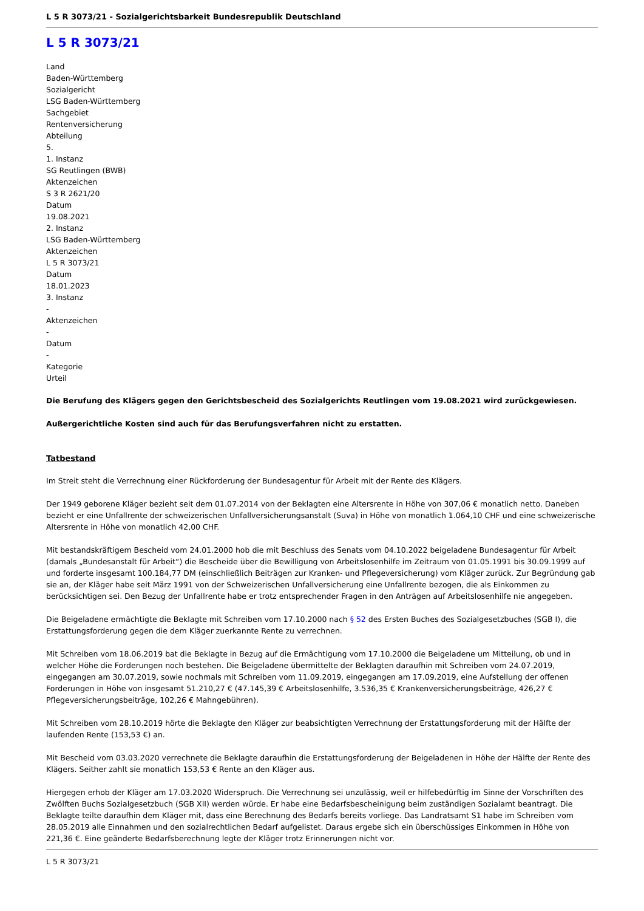L 5 R 3073/21 - Sozialgerichtsbarkeit Bundesrepublik Deutschland
L 5 R 3073/21
Land
Baden-Württemberg
Sozialgericht
LSG Baden-Württemberg
Sachgebiet
Rentenversicherung
Abteilung
5.
1. Instanz
SG Reutlingen (BWB)
Aktenzeichen
S 3 R 2621/20
Datum
19.08.2021
2. Instanz
LSG Baden-Württemberg
Aktenzeichen
L 5 R 3073/21
Datum
18.01.2023
3. Instanz
-
Aktenzeichen
-
Datum
-
Kategorie
Urteil
Die Berufung des Klägers gegen den Gerichtsbescheid des Sozialgerichts Reutlingen vom 19.08.2021 wird zurückgewiesen.
Außergerichtliche Kosten sind auch für das Berufungsverfahren nicht zu erstatten.
Tatbestand
Im Streit steht die Verrechnung einer Rückforderung der Bundesagentur für Arbeit mit der Rente des Klägers.
Der 1949 geborene Kläger bezieht seit dem 01.07.2014 von der Beklagten eine Altersrente in Höhe von 307,06 € monatlich netto. Daneben bezieht er eine Unfallrente der schweizerischen Unfallversicherungsanstalt (Suva) in Höhe von monatlich 1.064,10 CHF und eine schweizerische Altersrente in Höhe von monatlich 42,00 CHF.
Mit bestandskräftigem Bescheid vom 24.01.2000 hob die mit Beschluss des Senats vom 04.10.2022 beigeladene Bundesagentur für Arbeit (damals „Bundesanstalt für Arbeit“) die Bescheide über die Bewilligung von Arbeitslosenhilfe im Zeitraum von 01.05.1991 bis 30.09.1999 auf und forderte insgesamt 100.184,77 DM (einschließlich Beiträgen zur Kranken- und Pflegeversicherung) vom Kläger zurück. Zur Begründung gab sie an, der Kläger habe seit März 1991 von der Schweizerischen Unfallversicherung eine Unfallrente bezogen, die als Einkommen zu berücksichtigen sei. Den Bezug der Unfallrente habe er trotz entsprechender Fragen in den Anträgen auf Arbeitslosenhilfe nie angegeben.
Die Beigeladene ermächtigte die Beklagte mit Schreiben vom 17.10.2000 nach § 52 des Ersten Buches des Sozialgesetzbuches (SGB I), die Erstattungsforderung gegen die dem Kläger zuerkannte Rente zu verrechnen.
Mit Schreiben vom 18.06.2019 bat die Beklagte in Bezug auf die Ermächtigung vom 17.10.2000 die Beigeladene um Mitteilung, ob und in welcher Höhe die Forderungen noch bestehen. Die Beigeladene übermittelte der Beklagten daraufhin mit Schreiben vom 24.07.2019, eingegangen am 30.07.2019, sowie nochmals mit Schreiben vom 11.09.2019, eingegangen am 17.09.2019, eine Aufstellung der offenen Forderungen in Höhe von insgesamt 51.210,27 € (47.145,39 € Arbeitslosenhilfe, 3.536,35 € Krankenversicherungsbeiträge, 426,27 € Pflegeversicherungsbeiträge, 102,26 € Mahngebühren).
Mit Schreiben vom 28.10.2019 hörte die Beklagte den Kläger zur beabsichtigten Verrechnung der Erstattungsforderung mit der Hälfte der laufenden Rente (153,53 €) an.
Mit Bescheid vom 03.03.2020 verrechnete die Beklagte daraufhin die Erstattungsforderung der Beigeladenen in Höhe der Hälfte der Rente des Klägers. Seither zahlt sie monatlich 153,53 € Rente an den Kläger aus.
Hiergegen erhob der Kläger am 17.03.2020 Widerspruch. Die Verrechnung sei unzulässig, weil er hilfebedürftig im Sinne der Vorschriften des Zwölften Buchs Sozialgesetzbuch (SGB XII) werden würde. Er habe eine Bedarfsbescheinigung beim zuständigen Sozialamt beantragt. Die Beklagte teilte daraufhin dem Kläger mit, dass eine Berechnung des Bedarfs bereits vorliege. Das Landratsamt S1 habe im Schreiben vom 28.05.2019 alle Einnahmen und den sozialrechtlichen Bedarf aufgelistet. Daraus ergebe sich ein überschüssiges Einkommen in Höhe von 221,36 €. Eine geänderte Bedarfsberechnung legte der Kläger trotz Erinnerungen nicht vor.
L 5 R 3073/21